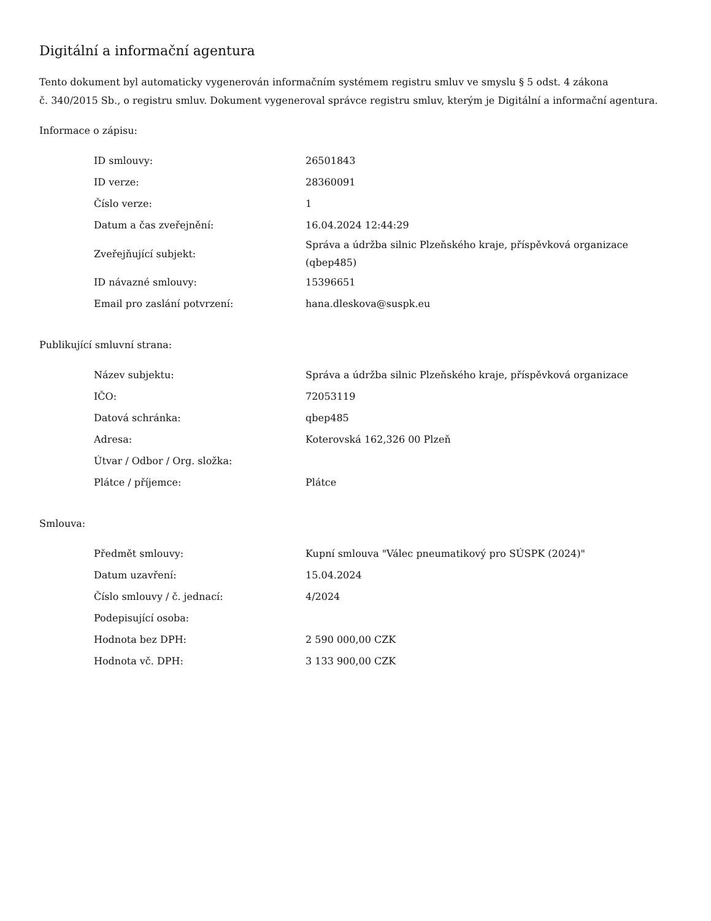Digitální a informační agentura
Tento dokument byl automaticky vygenerován informačním systémem registru smluv ve smyslu § 5 odst. 4 zákona
č. 340/2015 Sb., o registru smluv. Dokument vygeneroval správce registru smluv, kterým je Digitální a informační agentura.
Informace o zápisu:
| ID smlouvy: | 26501843 |
| ID verze: | 28360091 |
| Číslo verze: | 1 |
| Datum a čas zveřejnění: | 16.04.2024 12:44:29 |
| Zveřejňující subjekt: | Správa a údržba silnic Plzeňského kraje, příspěvková organizace (qbep485) |
| ID návazné smlouvy: | 15396651 |
| Email pro zaslání potvrzení: | hana.dleskova@suspk.eu |
Publikující smluvní strana:
| Název subjektu: | Správa a údržba silnic Plzeňského kraje, příspěvková organizace |
| IČO: | 72053119 |
| Datová schránka: | qbep485 |
| Adresa: | Koterovská 162,326 00 Plzeň |
| Útvar / Odbor / Org. složka: | |
| Plátce / příjemce: | Plátce |
Smlouva:
| Předmět smlouvy: | Kupní smlouva "Válec pneumatikový pro SÚSPK (2024)" |
| Datum uzavření: | 15.04.2024 |
| Číslo smlouvy / č. jednací: | 4/2024 |
| Podepisující osoba: | |
| Hodnota bez DPH: | 2 590 000,00 CZK |
| Hodnota vč. DPH: | 3 133 900,00 CZK |